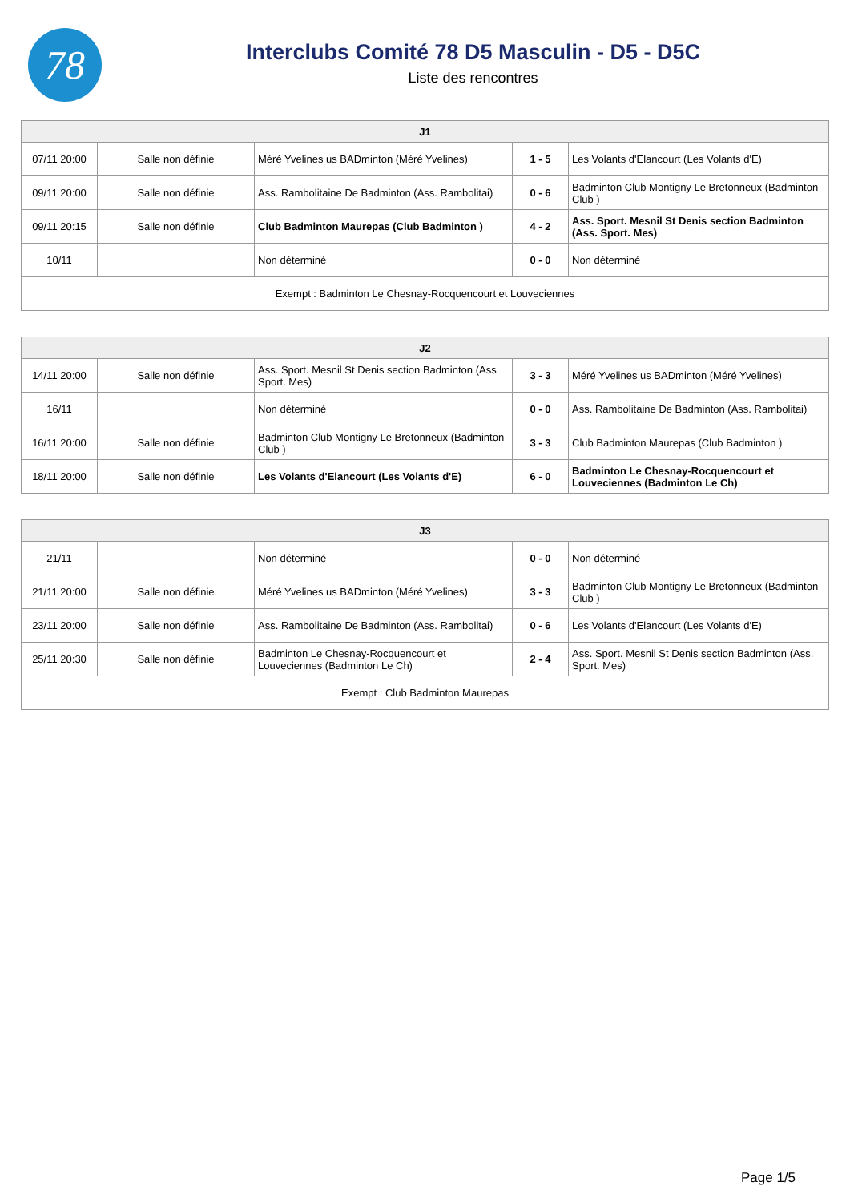78
Interclubs Comité 78 D5 Masculin - D5 - D5C
Liste des rencontres
| J1 | | | | |
| --- | --- | --- | --- | --- |
| 07/11 20:00 | Salle non définie | Méré Yvelines us BADminton (Méré Yvelines) | 1 - 5 | Les Volants d'Elancourt (Les Volants d'E) |
| 09/11 20:00 | Salle non définie | Ass. Rambolitaine De Badminton (Ass. Rambolitai) | 0 - 6 | Badminton Club Montigny Le Bretonneux (Badminton Club ) |
| 09/11 20:15 | Salle non définie | Club Badminton Maurepas (Club Badminton ) | 4 - 2 | Ass. Sport. Mesnil St Denis section Badminton (Ass. Sport. Mes) |
| 10/11 | | Non déterminé | 0 - 0 | Non déterminé |
| Exempt : Badminton Le Chesnay-Rocquencourt et Louveciennes | | | | |
| J2 | | | | |
| --- | --- | --- | --- | --- |
| 14/11 20:00 | Salle non définie | Ass. Sport. Mesnil St Denis section Badminton (Ass. Sport. Mes) | 3 - 3 | Méré Yvelines us BADminton (Méré Yvelines) |
| 16/11 | | Non déterminé | 0 - 0 | Ass. Rambolitaine De Badminton (Ass. Rambolitai) |
| 16/11 20:00 | Salle non définie | Badminton Club Montigny Le Bretonneux (Badminton Club ) | 3 - 3 | Club Badminton Maurepas (Club Badminton ) |
| 18/11 20:00 | Salle non définie | Les Volants d'Elancourt (Les Volants d'E) | 6 - 0 | Badminton Le Chesnay-Rocquencourt et Louveciennes (Badminton Le Ch) |
| J3 | | | | |
| --- | --- | --- | --- | --- |
| 21/11 | | Non déterminé | 0 - 0 | Non déterminé |
| 21/11 20:00 | Salle non définie | Méré Yvelines us BADminton (Méré Yvelines) | 3 - 3 | Badminton Club Montigny Le Bretonneux (Badminton Club ) |
| 23/11 20:00 | Salle non définie | Ass. Rambolitaine De Badminton (Ass. Rambolitai) | 0 - 6 | Les Volants d'Elancourt (Les Volants d'E) |
| 25/11 20:30 | Salle non définie | Badminton Le Chesnay-Rocquencourt et Louveciennes (Badminton Le Ch) | 2 - 4 | Ass. Sport. Mesnil St Denis section Badminton (Ass. Sport. Mes) |
| Exempt : Club Badminton Maurepas | | | | |
Page 1/5